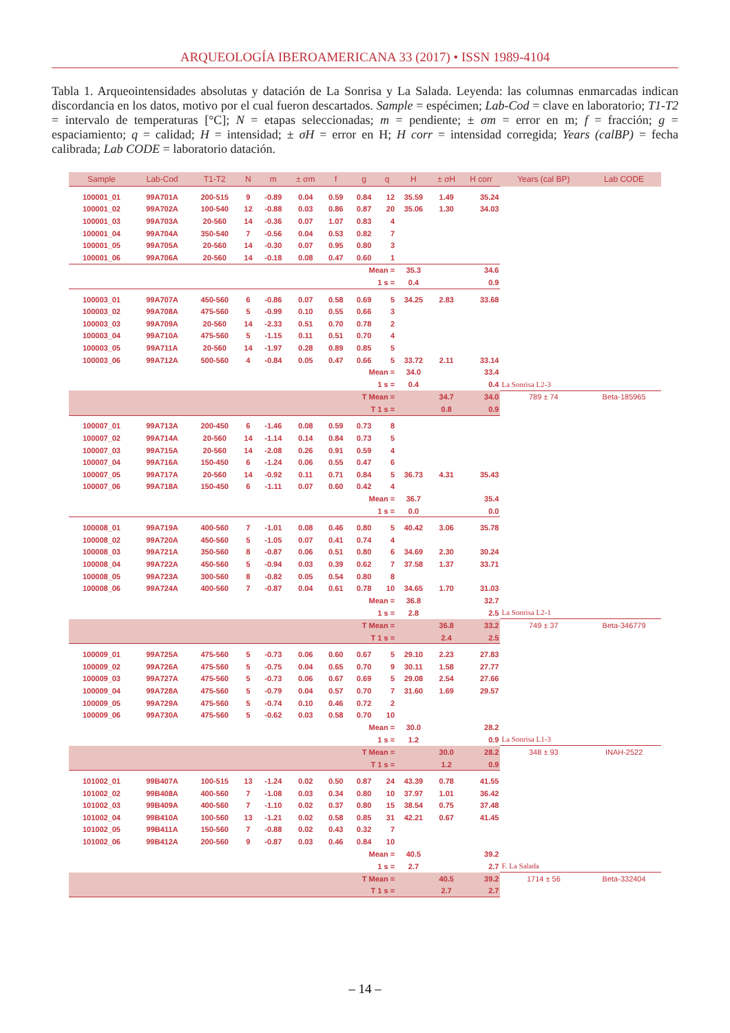ARQUEOLOGÍA IBEROAMERICANA 33 (2017) • ISSN 1989-4104
Tabla 1. Arqueointensidades absolutas y datación de La Sonrisa y La Salada. Leyenda: las columnas enmarcadas indican discordancia en los datos, motivo por el cual fueron descartados. Sample = espécimen; Lab-Cod = clave en laboratorio; T1-T2 = intervalo de temperaturas [°C]; N = etapas seleccionadas; m = pendiente; ± σm = error en m; f = fracción; g = espaciamiento; q = calidad; H = intensidad; ± σH = error en H; H corr = intensidad corregida; Years (calBP) = fecha calibrada; Lab CODE = laboratorio datación.
| Sample | Lab-Cod | T1-T2 | N | m | ± σm | f | g | q | H | ± σH | H corr | Years (cal BP) | Lab CODE |
| --- | --- | --- | --- | --- | --- | --- | --- | --- | --- | --- | --- | --- | --- |
| 100001_01 | 99A701A | 200-515 | 9 | -0.89 | 0.04 | 0.59 | 0.84 | 12 | 35.59 | 1.49 | 35.24 | | |
| 100001_02 | 99A702A | 100-540 | 12 | -0.88 | 0.03 | 0.86 | 0.87 | 20 | 35.06 | 1.30 | 34.03 | | |
| 100001_03 | 99A703A | 20-560 | 14 | -0.36 | 0.07 | 1.07 | 0.83 | 4 | | | | | |
| 100001_04 | 99A704A | 350-540 | 7 | -0.56 | 0.04 | 0.53 | 0.82 | 7 | | | | | |
| 100001_05 | 99A705A | 20-560 | 14 | -0.30 | 0.07 | 0.95 | 0.80 | 3 | | | | | |
| 100001_06 | 99A706A | 20-560 | 14 | -0.18 | 0.08 | 0.47 | 0.60 | 1 | | | | | |
| Mean = | | | | | | | | | 35.3 | | 34.6 | | |
| 1 s = | | | | | | | | | 0.4 | | 0.9 | | |
| 100003_01 | 99A707A | 450-560 | 6 | -0.86 | 0.07 | 0.58 | 0.69 | 5 | 34.25 | 2.83 | 33.68 | | |
| 100003_02 | 99A708A | 475-560 | 5 | -0.99 | 0.10 | 0.55 | 0.66 | 3 | | | | | |
| 100003_03 | 99A709A | 20-560 | 14 | -2.33 | 0.51 | 0.70 | 0.78 | 2 | | | | | |
| 100003_04 | 99A710A | 475-560 | 5 | -1.15 | 0.11 | 0.51 | 0.70 | 4 | | | | | |
| 100003_05 | 99A711A | 20-560 | 14 | -1.97 | 0.28 | 0.89 | 0.85 | 5 | | | | | |
| 100003_06 | 99A712A | 500-560 | 4 | -0.84 | 0.05 | 0.47 | 0.66 | 5 | 33.72 | 2.11 | 33.14 | | |
| Mean = | | | | | | | | | 34.0 | | 33.4 | | |
| 1 s = | | | | | | | | | 0.4 | | 0.4 | La Sonrisa L2-3 | |
| T Mean = | | | | | | | | | | 34.7 | 34.0 | 789 ± 74 | Beta-185965 |
| T 1 s = | | | | | | | | | | 0.8 | 0.9 | | |
| 100007_01 | 99A713A | 200-450 | 6 | -1.46 | 0.08 | 0.59 | 0.73 | 8 | | | | | |
| 100007_02 | 99A714A | 20-560 | 14 | -1.14 | 0.14 | 0.84 | 0.73 | 5 | | | | | |
| 100007_03 | 99A715A | 20-560 | 14 | -2.08 | 0.26 | 0.91 | 0.59 | 4 | | | | | |
| 100007_04 | 99A716A | 150-450 | 6 | -1.24 | 0.06 | 0.55 | 0.47 | 6 | | | | | |
| 100007_05 | 99A717A | 20-560 | 14 | -0.92 | 0.11 | 0.71 | 0.84 | 5 | 36.73 | 4.31 | 35.43 | | |
| 100007_06 | 99A718A | 150-450 | 6 | -1.11 | 0.07 | 0.60 | 0.42 | 4 | | | | | |
| Mean = | | | | | | | | | 36.7 | | 35.4 | | |
| 1 s = | | | | | | | | | 0.0 | | 0.0 | | |
| 100008_01 | 99A719A | 400-560 | 7 | -1.01 | 0.08 | 0.46 | 0.80 | 5 | 40.42 | 3.06 | 35.78 | | |
| 100008_02 | 99A720A | 450-560 | 5 | -1.05 | 0.07 | 0.41 | 0.74 | 4 | | | | | |
| 100008_03 | 99A721A | 350-560 | 8 | -0.87 | 0.06 | 0.51 | 0.80 | 6 | 34.69 | 2.30 | 30.24 | | |
| 100008_04 | 99A722A | 450-560 | 5 | -0.94 | 0.03 | 0.39 | 0.62 | 7 | 37.58 | 1.37 | 33.71 | | |
| 100008_05 | 99A723A | 300-560 | 8 | -0.82 | 0.05 | 0.54 | 0.80 | 8 | | | | | |
| 100008_06 | 99A724A | 400-560 | 7 | -0.87 | 0.04 | 0.61 | 0.78 | 10 | 34.65 | 1.70 | 31.03 | | |
| Mean = | | | | | | | | | 36.8 | | 32.7 | | |
| 1 s = | | | | | | | | | 2.8 | | 2.5 | La Sonrisa L2-1 | |
| T Mean = | | | | | | | | | | 36.8 | 33.2 | 749 ± 37 | Beta-346779 |
| T 1 s = | | | | | | | | | | 2.4 | 2.5 | | |
| 100009_01 | 99A725A | 475-560 | 5 | -0.73 | 0.06 | 0.60 | 0.67 | 5 | 29.10 | 2.23 | 27.83 | | |
| 100009_02 | 99A726A | 475-560 | 5 | -0.75 | 0.04 | 0.65 | 0.70 | 9 | 30.11 | 1.58 | 27.77 | | |
| 100009_03 | 99A727A | 475-560 | 5 | -0.73 | 0.06 | 0.67 | 0.69 | 5 | 29.08 | 2.54 | 27.66 | | |
| 100009_04 | 99A728A | 475-560 | 5 | -0.79 | 0.04 | 0.57 | 0.70 | 7 | 31.60 | 1.69 | 29.57 | | |
| 100009_05 | 99A729A | 475-560 | 5 | -0.74 | 0.10 | 0.46 | 0.72 | 2 | | | | | |
| 100009_06 | 99A730A | 475-560 | 5 | -0.62 | 0.03 | 0.58 | 0.70 | 10 | | | | | |
| Mean = | | | | | | | | | 30.0 | | 28.2 | | |
| 1 s = | | | | | | | | | 1.2 | | 0.9 | La Sonrisa L1-3 | |
| T Mean = | | | | | | | | | | 30.0 | 28.2 | 348 ± 93 | INAH-2522 |
| T 1 s = | | | | | | | | | | 1.2 | 0.9 | | |
| 101002_01 | 99B407A | 100-515 | 13 | -1.24 | 0.02 | 0.50 | 0.87 | 24 | 43.39 | 0.78 | 41.55 | | |
| 101002_02 | 99B408A | 400-560 | 7 | -1.08 | 0.03 | 0.34 | 0.80 | 10 | 37.97 | 1.01 | 36.42 | | |
| 101002_03 | 99B409A | 400-560 | 7 | -1.10 | 0.02 | 0.37 | 0.80 | 15 | 38.54 | 0.75 | 37.48 | | |
| 101002_04 | 99B410A | 100-560 | 13 | -1.21 | 0.02 | 0.58 | 0.85 | 31 | 42.21 | 0.67 | 41.45 | | |
| 101002_05 | 99B411A | 150-560 | 7 | -0.88 | 0.02 | 0.43 | 0.32 | 7 | | | | | |
| 101002_06 | 99B412A | 200-560 | 9 | -0.87 | 0.03 | 0.46 | 0.84 | 10 | | | | | |
| Mean = | | | | | | | | | 40.5 | | 39.2 | | |
| 1 s = | | | | | | | | | 2.7 | | 2.7 | F. La Salada | |
| T Mean = | | | | | | | | | | 40.5 | 39.2 | 1714 ± 56 | Beta-332404 |
| T 1 s = | | | | | | | | | | 2.7 | 2.7 | | |
– 14 –